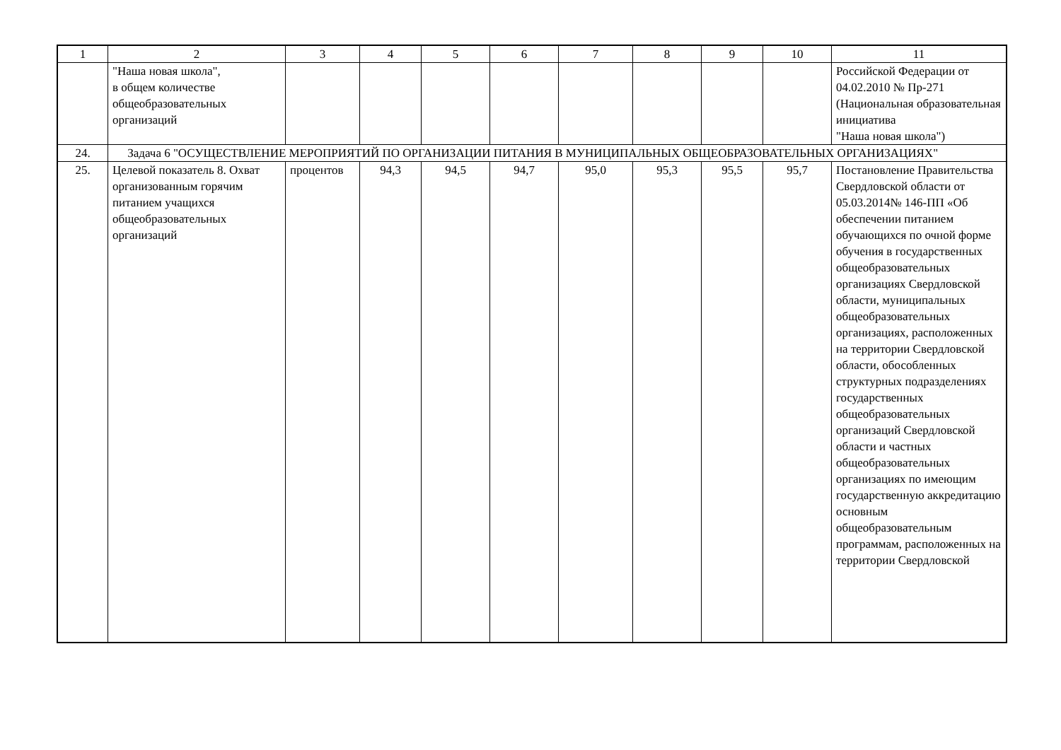| 1 | 2 | 3 | 4 | 5 | 6 | 7 | 8 | 9 | 10 | 11 |
| | "Наша новая школа", в общем количестве общеобразовательных организаций | | | | | | | | | Российской Федерации от 04.02.2010 № Пр-271 (Национальная образовательная инициатива "Наша новая школа") |
| 24. | Задача 6 "ОСУЩЕСТВЛЕНИЕ МЕРОПРИЯТИЙ ПО ОРГАНИЗАЦИИ ПИТАНИЯ В МУНИЦИПАЛЬНЫХ ОБЩЕОБРАЗОВАТЕЛЬНЫХ ОРГАНИЗАЦИЯХ" | | | | | | | | | |
| 25. | Целевой показатель 8. Охват организованным горячим питанием учащихся общеобразовательных организаций | процентов | 94,3 | 94,5 | 94,7 | 95,0 | 95,3 | 95,5 | 95,7 | Постановление Правительства Свердловской области от 05.03.2014№ 146-ПП «Об обеспечении питанием обучающихся по очной форме обучения в государственных общеобразовательных организациях Свердловской области, муниципальных общеобразовательных организациях, расположенных на территории Свердловской области, обособленных структурных подразделениях государственных общеобразовательных организаций Свердловской области и частных общеобразовательных организациях по имеющим государственную аккредитацию основным общеобразовательным программам, расположенных на территории Свердловской |